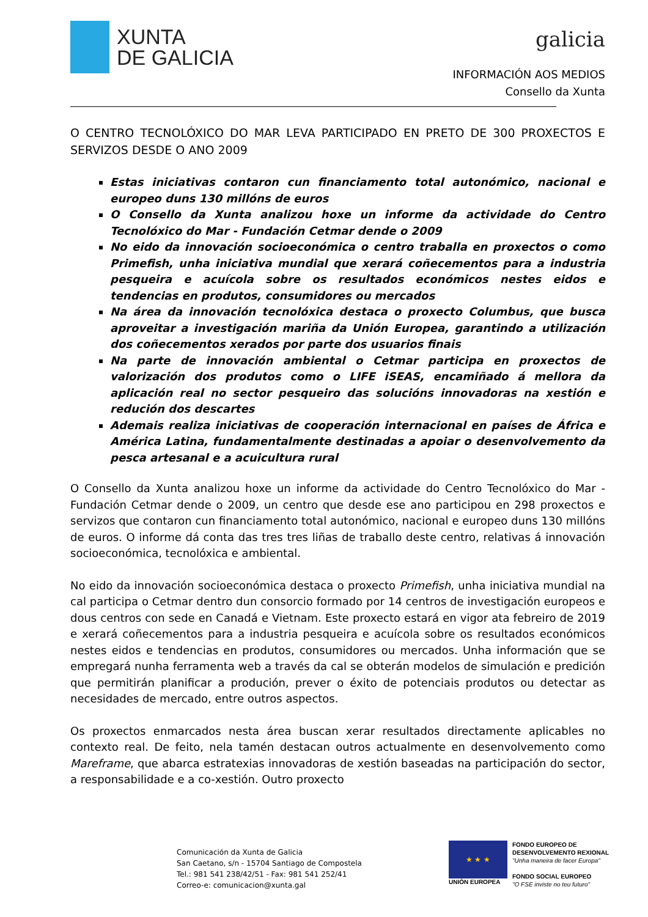XUNTA
DE GALICIA
galicia
INFORMACIÓN AOS MEDIOS
Consello da Xunta
O CENTRO TECNOLÓXICO DO MAR LEVA PARTICIPADO EN PRETO DE 300 PROXECTOS E SERVIZOS DESDE O ANO 2009
Estas iniciativas contaron cun financiamento total autonómico, nacional e europeo duns 130 millóns de euros
O Consello da Xunta analizou hoxe un informe da actividade do Centro Tecnolóxico do Mar - Fundación Cetmar dende o 2009
No eido da innovación socioeconómica o centro traballa en proxectos o como Primefish, unha iniciativa mundial que xerará coñecementos para a industria pesqueira e acuícola sobre os resultados económicos nestes eidos e tendencias en produtos, consumidores ou mercados
Na área da innovación tecnolóxica destaca o proxecto Columbus, que busca aproveitar a investigación mariña da Unión Europea, garantindo a utilización dos coñecementos xerados por parte dos usuarios finais
Na parte de innovación ambiental o Cetmar participa en proxectos de valorización dos produtos como o LIFE iSEAS, encamiñado á mellora da aplicación real no sector pesqueiro das solucións innovadoras na xestión e redución dos descartes
Ademais realiza iniciativas de cooperación internacional en países de África e América Latina, fundamentalmente destinadas a apoiar o desenvolvemento da pesca artesanal e a acuicultura rural
O Consello da Xunta analizou hoxe un informe da actividade do Centro Tecnolóxico do Mar - Fundación Cetmar dende o 2009, un centro que desde ese ano participou en 298 proxectos e servizos que contaron cun financiamento total autonómico, nacional e europeo duns 130 millóns de euros. O informe dá conta das tres tres liñas de traballo deste centro, relativas á innovación socioeconómica, tecnolóxica e ambiental.
No eido da innovación socioeconómica destaca o proxecto Primefish, unha iniciativa mundial na cal participa o Cetmar dentro dun consorcio formado por 14 centros de investigación europeos e dous centros con sede en Canadá e Vietnam. Este proxecto estará en vigor ata febreiro de 2019 e xerará coñecementos para a industria pesqueira e acuícola sobre os resultados económicos nestes eidos e tendencias en produtos, consumidores ou mercados. Unha información que se empregará nunha ferramenta web a través da cal se obterán modelos de simulación e predición que permitirán planificar a produción, prever o éxito de potenciais produtos ou detectar as necesidades de mercado, entre outros aspectos.
Os proxectos enmarcados nesta área buscan xerar resultados directamente aplicables no contexto real. De feito, nela tamén destacan outros actualmente en desenvolvemento como Mareframe, que abarca estratexias innovadoras de xestión baseadas na participación do sector, a responsabilidade e a co-xestión. Outro proxecto
Comunicación da Xunta de Galicia
San Caetano, s/n - 15704 Santiago de Compostela
Tel.: 981 541 238/42/51 - Fax: 981 541 252/41
Correo-e: comunicacion@xunta.gal
★ ★ ★
UNIÓN EUROPEA
FONDO EUROPEO DE
DESENVOLVEMENTO REXIONAL
"Unha maneira de facer Europa"
FONDO SOCIAL EUROPEO
"O FSE inviste no teu futuro"